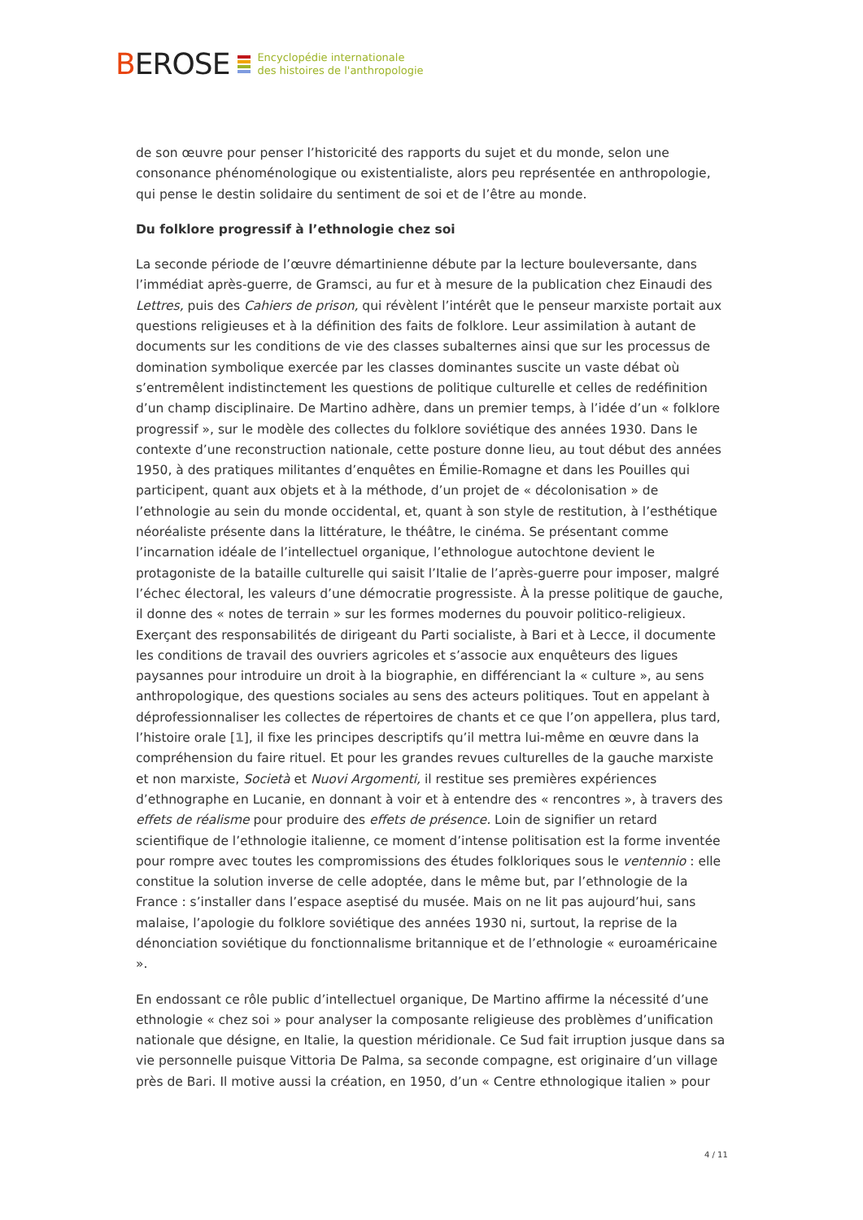BEROSE
Encyclopédie internationale
des histoires de l'anthropologie
de son œuvre pour penser l’historicité des rapports du sujet et du monde, selon une consonance phénoménologique ou existentialiste, alors peu représentée en anthropologie, qui pense le destin solidaire du sentiment de soi et de l’être au monde.
Du folklore progressif à l’ethnologie chez soi
La seconde période de l’œuvre démartinienne débute par la lecture bouleversante, dans l’immédiat après-guerre, de Gramsci, au fur et à mesure de la publication chez Einaudi des Lettres, puis des Cahiers de prison, qui révèlent l’intérêt que le penseur marxiste portait aux questions religieuses et à la définition des faits de folklore. Leur assimilation à autant de documents sur les conditions de vie des classes subalternes ainsi que sur les processus de domination symbolique exercée par les classes dominantes suscite un vaste débat où s’entremêlent indistinctement les questions de politique culturelle et celles de redéfinition d’un champ disciplinaire. De Martino adhère, dans un premier temps, à l’idée d’un « folklore progressif », sur le modèle des collectes du folklore soviétique des années 1930. Dans le contexte d’une reconstruction nationale, cette posture donne lieu, au tout début des années 1950, à des pratiques militantes d’enquêtes en Émilie-Romagne et dans les Pouilles qui participent, quant aux objets et à la méthode, d’un projet de « décolonisation » de l’ethnologie au sein du monde occidental, et, quant à son style de restitution, à l’esthétique néoréaliste présente dans la littérature, le théâtre, le cinéma. Se présentant comme l’incarnation idéale de l’intellectuel organique, l’ethnologue autochtone devient le protagoniste de la bataille culturelle qui saisit l’Italie de l’après-guerre pour imposer, malgré l’échec électoral, les valeurs d’une démocratie progressiste. À la presse politique de gauche, il donne des « notes de terrain » sur les formes modernes du pouvoir politico-religieux. Exerçant des responsabilités de dirigeant du Parti socialiste, à Bari et à Lecce, il documente les conditions de travail des ouvriers agricoles et s’associe aux enquêteurs des ligues paysannes pour introduire un droit à la biographie, en différenciant la « culture », au sens anthropologique, des questions sociales au sens des acteurs politiques. Tout en appelant à déprofessionnaliser les collectes de répertoires de chants et ce que l’on appellera, plus tard, l’histoire orale [1], il fixe les principes descriptifs qu’il mettra lui-même en œuvre dans la compréhension du faire rituel. Et pour les grandes revues culturelles de la gauche marxiste et non marxiste, Società et Nuovi Argomenti, il restitue ses premières expériences d’ethnographe en Lucanie, en donnant à voir et à entendre des « rencontres », à travers des effets de réalisme pour produire des effets de présence. Loin de signifier un retard scientifique de l’ethnologie italienne, ce moment d’intense politisation est la forme inventée pour rompre avec toutes les compromissions des études folkloriques sous le ventennio : elle constitue la solution inverse de celle adoptée, dans le même but, par l’ethnologie de la France : s’installer dans l’espace aseptisé du musée. Mais on ne lit pas aujourd’hui, sans malaise, l’apologie du folklore soviétique des années 1930 ni, surtout, la reprise de la dénonciation soviétique du fonctionnalisme britannique et de l’ethnologie « euroaméricaine ».
En endossant ce rôle public d’intellectuel organique, De Martino affirme la nécessité d’une ethnologie « chez soi » pour analyser la composante religieuse des problèmes d’unification nationale que désigne, en Italie, la question méridionale. Ce Sud fait irruption jusque dans sa vie personnelle puisque Vittoria De Palma, sa seconde compagne, est originaire d’un village près de Bari. Il motive aussi la création, en 1950, d’un « Centre ethnologique italien » pour
4 / 11